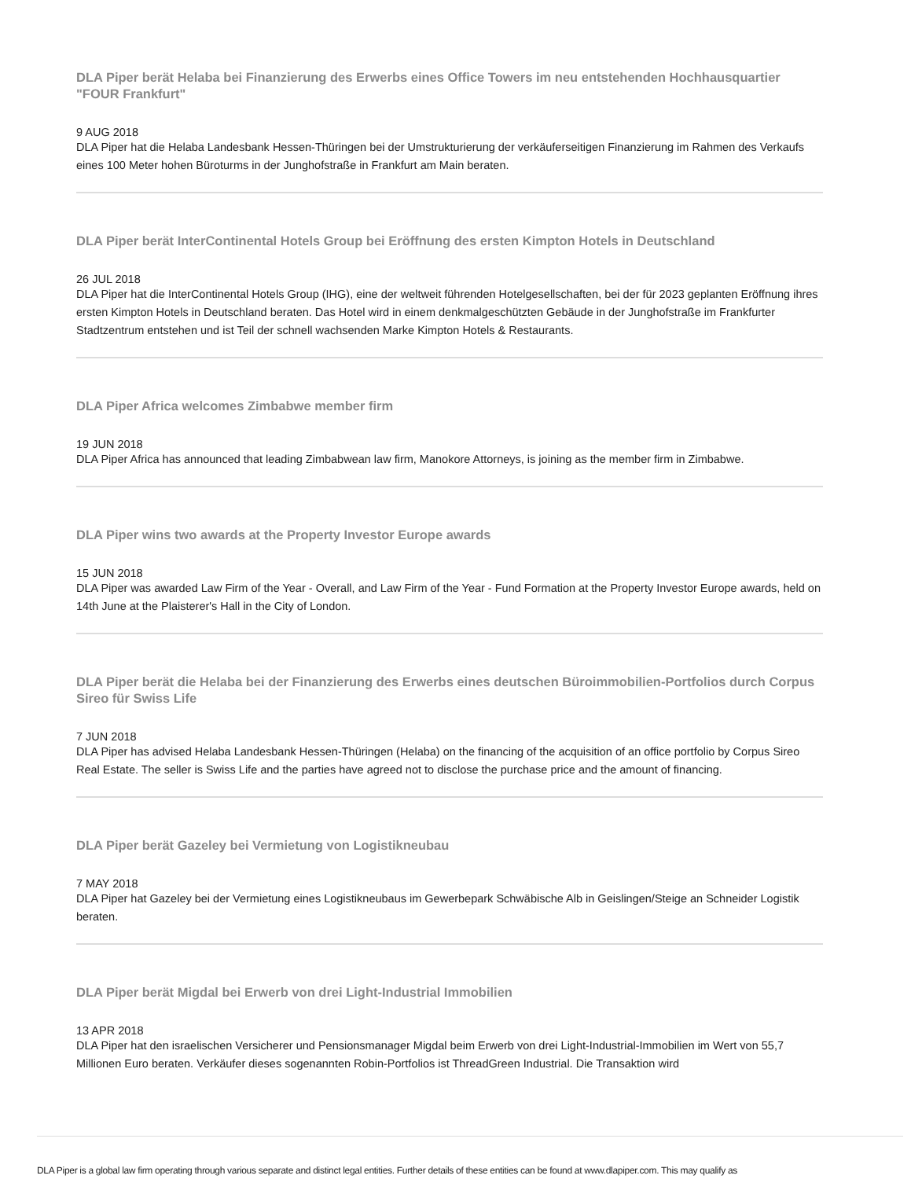DLA Piper berät Helaba bei Finanzierung des Erwerbs eines Office Towers im neu entstehenden Hochhausquartier "FOUR Frankfurt"
9 AUG 2018
DLA Piper hat die Helaba Landesbank Hessen-Thüringen bei der Umstrukturierung der verkäuferseitigen Finanzierung im Rahmen des Verkaufs eines 100 Meter hohen Büroturms in der Junghofstraße in Frankfurt am Main beraten.
DLA Piper berät InterContinental Hotels Group bei Eröffnung des ersten Kimpton Hotels in Deutschland
26 JUL 2018
DLA Piper hat die InterContinental Hotels Group (IHG), eine der weltweit führenden Hotelgesellschaften, bei der für 2023 geplanten Eröffnung ihres ersten Kimpton Hotels in Deutschland beraten. Das Hotel wird in einem denkmalgeschützten Gebäude in der Junghofstraße im Frankfurter Stadtzentrum entstehen und ist Teil der schnell wachsenden Marke Kimpton Hotels & Restaurants.
DLA Piper Africa welcomes Zimbabwe member firm
19 JUN 2018
DLA Piper Africa has announced that leading Zimbabwean law firm, Manokore Attorneys, is joining as the member firm in Zimbabwe.
DLA Piper wins two awards at the Property Investor Europe awards
15 JUN 2018
DLA Piper was awarded Law Firm of the Year - Overall, and Law Firm of the Year - Fund Formation at the Property Investor Europe awards, held on 14th June at the Plaisterer's Hall in the City of London.
DLA Piper berät die Helaba bei der Finanzierung des Erwerbs eines deutschen Büroimmobilien-Portfolios durch Corpus Sireo für Swiss Life
7 JUN 2018
DLA Piper has advised Helaba Landesbank Hessen-Thüringen (Helaba) on the financing of the acquisition of an office portfolio by Corpus Sireo Real Estate. The seller is Swiss Life and the parties have agreed not to disclose the purchase price and the amount of financing.
DLA Piper berät Gazeley bei Vermietung von Logistikneubau
7 MAY 2018
DLA Piper hat Gazeley bei der Vermietung eines Logistikneubaus im Gewerbepark Schwäbische Alb in Geislingen/Steige an Schneider Logistik beraten.
DLA Piper berät Migdal bei Erwerb von drei Light-Industrial Immobilien
13 APR 2018
DLA Piper hat den israelischen Versicherer und Pensionsmanager Migdal beim Erwerb von drei Light-Industrial-Immobilien im Wert von 55,7 Millionen Euro beraten. Verkäufer dieses sogenannten Robin-Portfolios ist ThreadGreen Industrial. Die Transaktion wird
DLA Piper is a global law firm operating through various separate and distinct legal entities. Further details of these entities can be found at www.dlapiper.com. This may qualify as